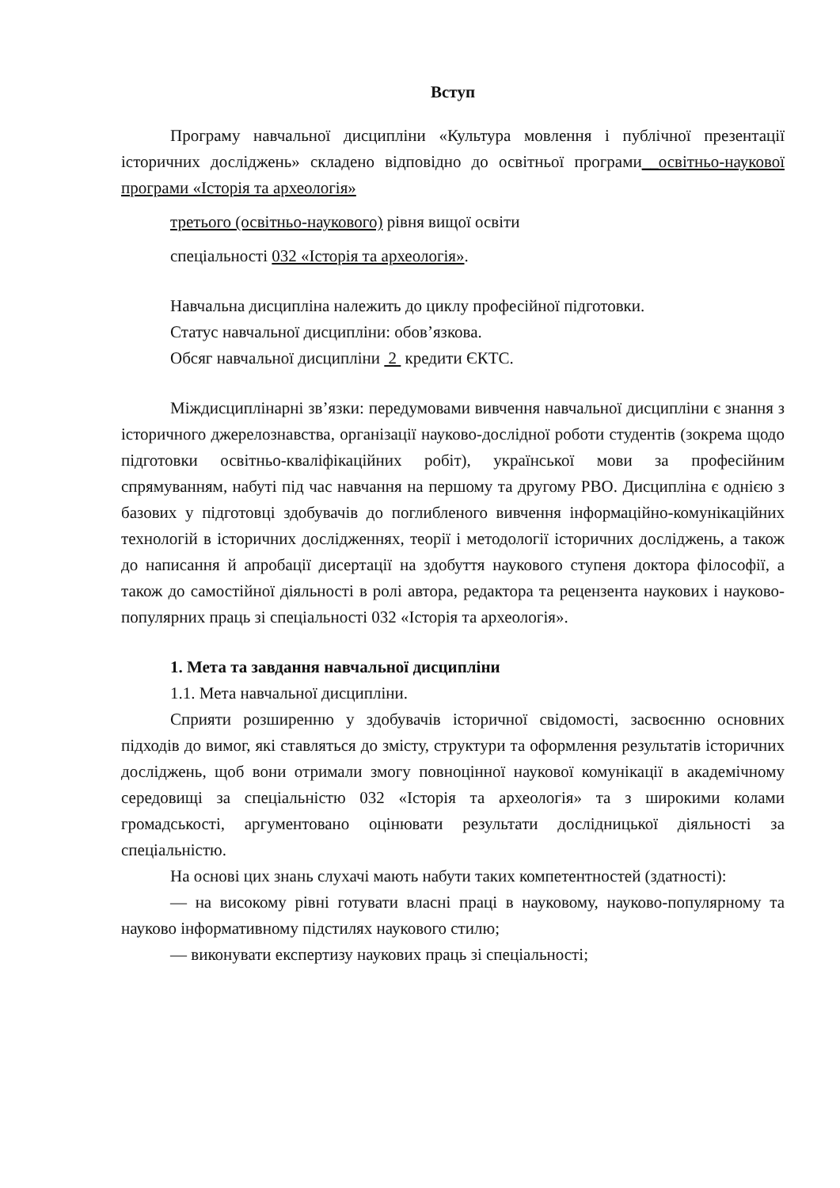Вступ
Програму навчальної дисципліни «Культура мовлення і публічної презентації історичних досліджень» складено відповідно до освітньої програми__освітньо-наукової програми «Історія та археологія»
третього (освітньо-наукового) рівня вищої освіти
спеціальності 032 «Історія та археологія».
Навчальна дисципліна належить до циклу професійної підготовки.
Статус навчальної дисципліни: обов’язкова.
Обсяг навчальної дисципліни 2 кредити ЄКТС.
Міждисциплінарні зв’язки: передумовами вивчення навчальної дисципліни є знання з історичного джерелознавства, організації науково-дослідної роботи студентів (зокрема щодо підготовки освітньо-кваліфікаційних робіт), української мови за професійним спрямуванням, набуті під час навчання на першому та другому РВО. Дисципліна є однією з базових у підготовці здобувачів до поглибленого вивчення інформаційно-комунікаційних технологій в історичних дослідженнях, теорії і методології історичних досліджень, а також до написання й апробації дисертації на здобуття наукового ступеня доктора філософії, а також до самостійної діяльності в ролі автора, редактора та рецензента наукових і науково-популярних праць зі спеціальності 032 «Історія та археологія».
1. Мета та завдання навчальної дисципліни
1.1. Мета навчальної дисципліни.
Сприяти розширенню у здобувачів історичної свідомості, засвоєнню основних підходів до вимог, які ставляться до змісту, структури та оформлення результатів історичних досліджень, щоб вони отримали змогу повноцінної наукової комунікації в академічному середовищі за спеціальністю 032 «Історія та археологія» та з широкими колами громадськості, аргументовано оцінювати результати дослідницької діяльності за спеціальністю.
На основі цих знань слухачі мають набути таких компетентностей (здатності):
— на високому рівні готувати власні праці в науковому, науково-популярному та науково інформативному підстилях наукового стилю;
— виконувати експертизу наукових праць зі спеціальності;